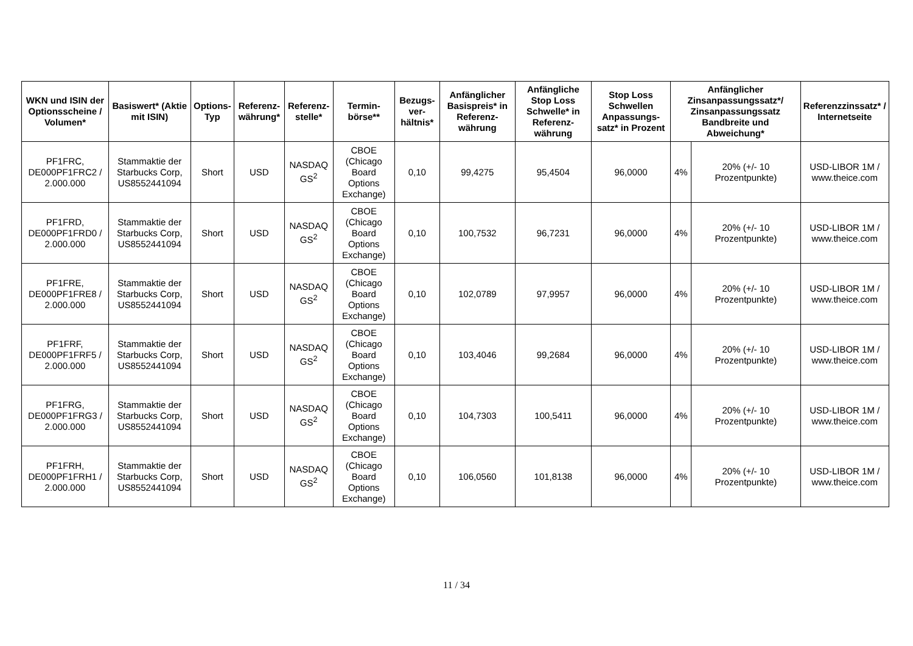| WKN und ISIN der Optionsscheine / Volumen* | Basiswert* (Aktie mit ISIN) | Options-Typ | Referenz-währung* | Referenz-stelle* | Termin-börse** | Bezugs-ver-hältnis* | Anfänglicher Basispreis* in Referenz-währung | Anfängliche Stop Loss Schwelle* in Referenz-währung | Stop Loss Schwellen Anpassungs-satz* in Prozent | Anfänglicher Zinsanpassungssatz*/ Zinsanpassungssatz Bandbreite und Abweichung* | | Referenzzinssatz* / Internetseite |
| --- | --- | --- | --- | --- | --- | --- | --- | --- | --- | --- | --- | --- |
| PF1FRC, DE000PF1FRC2 / 2.000.000 | Stammaktie der Starbucks Corp, US8552441094 | Short | USD | NASDAQ GS<sup>2</sup> | CBOE (Chicago Board Options Exchange) | 0,10 | 99,4275 | 95,4504 | 96,0000 | 4% | 20% (+/- 10 Prozentpunkte) | USD-LIBOR 1M / www.theice.com |
| PF1FRD, DE000PF1FRD0 / 2.000.000 | Stammaktie der Starbucks Corp, US8552441094 | Short | USD | NASDAQ GS<sup>2</sup> | CBOE (Chicago Board Options Exchange) | 0,10 | 100,7532 | 96,7231 | 96,0000 | 4% | 20% (+/- 10 Prozentpunkte) | USD-LIBOR 1M / www.theice.com |
| PF1FRE, DE000PF1FRE8 / 2.000.000 | Stammaktie der Starbucks Corp, US8552441094 | Short | USD | NASDAQ GS<sup>2</sup> | CBOE (Chicago Board Options Exchange) | 0,10 | 102,0789 | 97,9957 | 96,0000 | 4% | 20% (+/- 10 Prozentpunkte) | USD-LIBOR 1M / www.theice.com |
| PF1FRF, DE000PF1FRF5 / 2.000.000 | Stammaktie der Starbucks Corp, US8552441094 | Short | USD | NASDAQ GS<sup>2</sup> | CBOE (Chicago Board Options Exchange) | 0,10 | 103,4046 | 99,2684 | 96,0000 | 4% | 20% (+/- 10 Prozentpunkte) | USD-LIBOR 1M / www.theice.com |
| PF1FRG, DE000PF1FRG3 / 2.000.000 | Stammaktie der Starbucks Corp, US8552441094 | Short | USD | NASDAQ GS<sup>2</sup> | CBOE (Chicago Board Options Exchange) | 0,10 | 104,7303 | 100,5411 | 96,0000 | 4% | 20% (+/- 10 Prozentpunkte) | USD-LIBOR 1M / www.theice.com |
| PF1FRH, DE000PF1FRH1 / 2.000.000 | Stammaktie der Starbucks Corp, US8552441094 | Short | USD | NASDAQ GS<sup>2</sup> | CBOE (Chicago Board Options Exchange) | 0,10 | 106,0560 | 101,8138 | 96,0000 | 4% | 20% (+/- 10 Prozentpunkte) | USD-LIBOR 1M / www.theice.com |
11 / 34